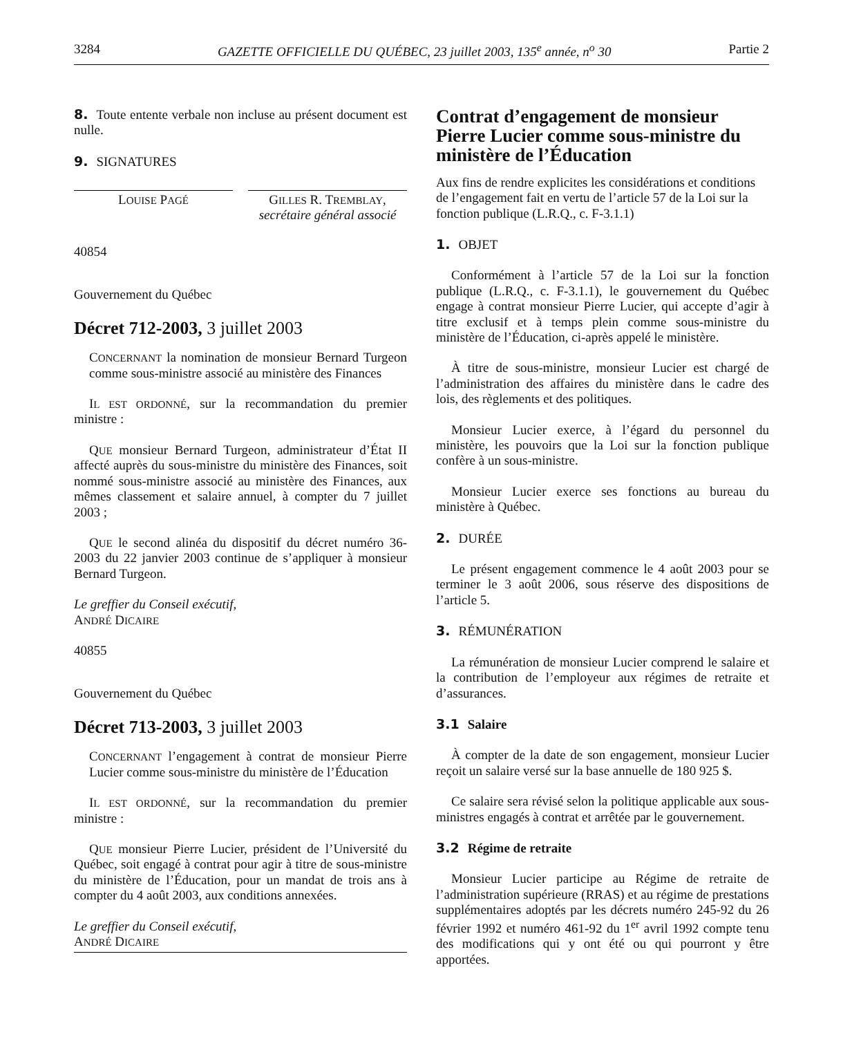3284 GAZETTE OFFICIELLE DU QUÉBEC, 23 juillet 2003, 135<sup>e</sup> année, n<sup>o</sup> 30 Partie 2
8. Toute entente verbale non incluse au présent document est nulle.
9. SIGNATURES
LOUISE PAGÉ
GILLES R. TREMBLAY,
secrétaire général associé
40854
Gouvernement du Québec
Décret 712-2003, 3 juillet 2003
CONCERNANT la nomination de monsieur Bernard Turgeon comme sous-ministre associé au ministère des Finances
IL EST ORDONNÉ, sur la recommandation du premier ministre :
QUE monsieur Bernard Turgeon, administrateur d’État II affecté auprès du sous-ministre du ministère des Finances, soit nommé sous-ministre associé au ministère des Finances, aux mêmes classement et salaire annuel, à compter du 7 juillet 2003 ;
QUE le second alinéa du dispositif du décret numéro 36-2003 du 22 janvier 2003 continue de s’appliquer à monsieur Bernard Turgeon.
Le greffier du Conseil exécutif,
ANDRÉ DICAIRE
40855
Gouvernement du Québec
Décret 713-2003, 3 juillet 2003
CONCERNANT l’engagement à contrat de monsieur Pierre Lucier comme sous-ministre du ministère de l’Éducation
IL EST ORDONNÉ, sur la recommandation du premier ministre :
QUE monsieur Pierre Lucier, président de l’Université du Québec, soit engagé à contrat pour agir à titre de sous-ministre du ministère de l’Éducation, pour un mandat de trois ans à compter du 4 août 2003, aux conditions annexées.
Le greffier du Conseil exécutif,
ANDRÉ DICAIRE
Contrat d’engagement de monsieur Pierre Lucier comme sous-ministre du ministère de l’Éducation
Aux fins de rendre explicites les considérations et conditions de l’engagement fait en vertu de l’article 57 de la Loi sur la fonction publique (L.R.Q., c. F-3.1.1)
1. OBJET
Conformément à l’article 57 de la Loi sur la fonction publique (L.R.Q., c. F-3.1.1), le gouvernement du Québec engage à contrat monsieur Pierre Lucier, qui accepte d’agir à titre exclusif et à temps plein comme sous-ministre du ministère de l’Éducation, ci-après appelé le ministère.
À titre de sous-ministre, monsieur Lucier est chargé de l’administration des affaires du ministère dans le cadre des lois, des règlements et des politiques.
Monsieur Lucier exerce, à l’égard du personnel du ministère, les pouvoirs que la Loi sur la fonction publique confère à un sous-ministre.
Monsieur Lucier exerce ses fonctions au bureau du ministère à Québec.
2. DURÉE
Le présent engagement commence le 4 août 2003 pour se terminer le 3 août 2006, sous réserve des dispositions de l’article 5.
3. RÉMUNÉRATION
La rémunération de monsieur Lucier comprend le salaire et la contribution de l’employeur aux régimes de retraite et d’assurances.
3.1 Salaire
À compter de la date de son engagement, monsieur Lucier reçoit un salaire versé sur la base annuelle de 180 925 $.
Ce salaire sera révisé selon la politique applicable aux sous-ministres engagés à contrat et arrêtée par le gouvernement.
3.2 Régime de retraite
Monsieur Lucier participe au Régime de retraite de l’administration supérieure (RRAS) et au régime de prestations supplémentaires adoptés par les décrets numéro 245-92 du 26 février 1992 et numéro 461-92 du 1<sup>er</sup> avril 1992 compte tenu des modifications qui y ont été ou qui pourront y être apportées.